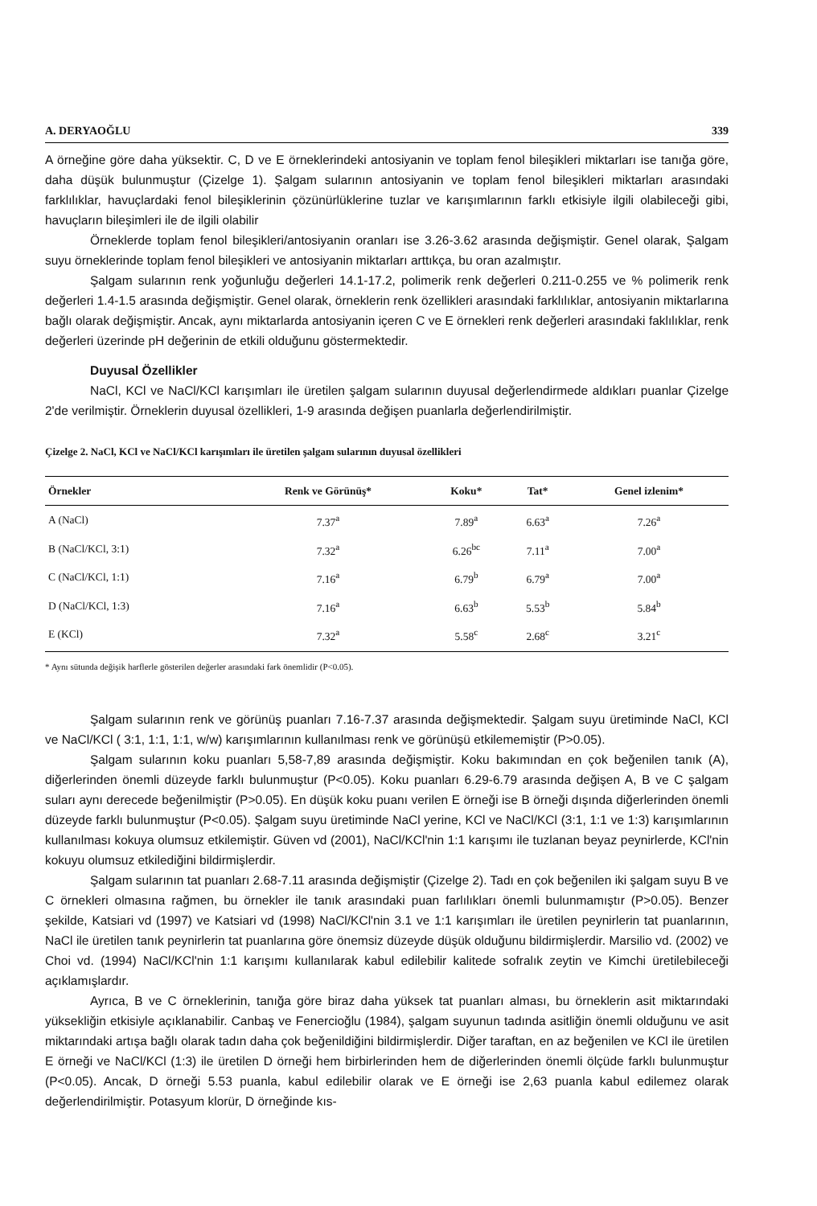A. DERYAOĞLU 339
A örneğine göre daha yüksektir. C, D ve E örneklerindeki antosiyanin ve toplam fenol bileşikleri miktarları ise tanığa göre, daha düşük bulunmuştur (Çizelge 1). Şalgam sularının antosiyanin ve toplam fenol bileşikleri miktarları arasındaki farklılıklar, havuçlardaki fenol bileşiklerinin çözünürlüklerine tuzlar ve karışımlarının farklı etkisiyle ilgili olabileceği gibi, havuçların bileşimleri ile de ilgili olabilir
Örneklerde toplam fenol bileşikleri/antosiyanin oranları ise 3.26-3.62 arasında değişmiştir. Genel olarak, Şalgam suyu örneklerinde toplam fenol bileşikleri ve antosiyanin miktarları arttıkça, bu oran azalmıştır.
Şalgam sularının renk yoğunluğu değerleri 14.1-17.2, polimerik renk değerleri 0.211-0.255 ve % polimerik renk değerleri 1.4-1.5 arasında değişmiştir. Genel olarak, örneklerin renk özellikleri arasındaki farklılıklar, antosiyanin miktarlarına bağlı olarak değişmiştir. Ancak, aynı miktarlarda antosiyanin içeren C ve E örnekleri renk değerleri arasındaki faklılıklar, renk değerleri üzerinde pH değerinin de etkili olduğunu göstermektedir.
Duyusal Özellikler
NaCl, KCl ve NaCl/KCl karışımları ile üretilen şalgam sularının duyusal değerlendirmede aldıkları puanlar Çizelge 2'de verilmiştir. Örneklerin duyusal özellikleri, 1-9 arasında değişen puanlarla değerlendirilmiştir.
Çizelge 2. NaCl, KCl ve NaCl/KCl karışımları ile üretilen şalgam sularının duyusal özellikleri
| Örnekler | Renk ve Görünüş* | Koku* | Tat* | Genel izlenim* |
| --- | --- | --- | --- | --- |
| A (NaCl) | 7.37<sup>a</sup> | 7.89<sup>a</sup> | 6.63<sup>a</sup> | 7.26<sup>a</sup> |
| B (NaCl/KCl, 3:1) | 7.32<sup>a</sup> | 6.26<sup>bc</sup> | 7.11<sup>a</sup> | 7.00<sup>a</sup> |
| C (NaCl/KCl, 1:1) | 7.16<sup>a</sup> | 6.79<sup>b</sup> | 6.79<sup>a</sup> | 7.00<sup>a</sup> |
| D (NaCl/KCl, 1:3) | 7.16<sup>a</sup> | 6.63<sup>b</sup> | 5.53<sup>b</sup> | 5.84<sup>b</sup> |
| E (KCl) | 7.32<sup>a</sup> | 5.58<sup>c</sup> | 2.68<sup>c</sup> | 3.21<sup>c</sup> |
* Aynı sütunda değişik harflerle gösterilen değerler arasındaki fark önemlidir (P<0.05).
Şalgam sularının renk ve görünüş puanları 7.16-7.37 arasında değişmektedir. Şalgam suyu üretiminde NaCl, KCl ve NaCl/KCl ( 3:1, 1:1, 1:1, w/w) karışımlarının kullanılması renk ve görünüşü etkilememiştir (P>0.05).
Şalgam sularının koku puanları 5,58-7,89 arasında değişmiştir. Koku bakımından en çok beğenilen tanık (A), diğerlerinden önemli düzeyde farklı bulunmuştur (P<0.05). Koku puanları 6.29-6.79 arasında değişen A, B ve C şalgam suları aynı derecede beğenilmiştir (P>0.05). En düşük koku puanı verilen E örneği ise B örneği dışında diğerlerinden önemli düzeyde farklı bulunmuştur (P<0.05). Şalgam suyu üretiminde NaCl yerine, KCl ve NaCl/KCl (3:1, 1:1 ve 1:3) karışımlarının kullanılması kokuya olumsuz etkilemiştir. Güven vd (2001), NaCl/KCl'nin 1:1 karışımı ile tuzlanan beyaz peynirlerde, KCl'nin kokuyu olumsuz etkilediğini bildirmişlerdir.
Şalgam sularının tat puanları 2.68-7.11 arasında değişmiştir (Çizelge 2). Tadı en çok beğenilen iki şalgam suyu B ve C örnekleri olmasına rağmen, bu örnekler ile tanık arasındaki puan farlılıkları önemli bulunmamıştır (P>0.05). Benzer şekilde, Katsiari vd (1997) ve Katsiari vd (1998) NaCl/KCl'nin 3.1 ve 1:1 karışımları ile üretilen peynirlerin tat puanlarının, NaCl ile üretilen tanık peynirlerin tat puanlarına göre önemsiz düzeyde düşük olduğunu bildirmişlerdir. Marsilio vd. (2002) ve Choi vd. (1994) NaCl/KCl'nin 1:1 karışımı kullanılarak kabul edilebilir kalitede sofralık zeytin ve Kimchi üretilebileceği açıklamışlardır.
Ayrıca, B ve C örneklerinin, tanığa göre biraz daha yüksek tat puanları alması, bu örneklerin asit miktarındaki yüksekliğin etkisiyle açıklanabilir. Canbaş ve Fenercioğlu (1984), şalgam suyunun tadında asitliğin önemli olduğunu ve asit miktarındaki artışa bağlı olarak tadın daha çok beğenildiğini bildirmişlerdir. Diğer taraftan, en az beğenilen ve KCl ile üretilen E örneği ve NaCl/KCl (1:3) ile üretilen D örneği hem birbirlerinden hem de diğerlerinden önemli ölçüde farklı bulunmuştur (P<0.05). Ancak, D örneği 5.53 puanla, kabul edilebilir olarak ve E örneği ise 2,63 puanla kabul edilemez olarak değerlendirilmiştir. Potasyum klorür, D örneğinde kıs-